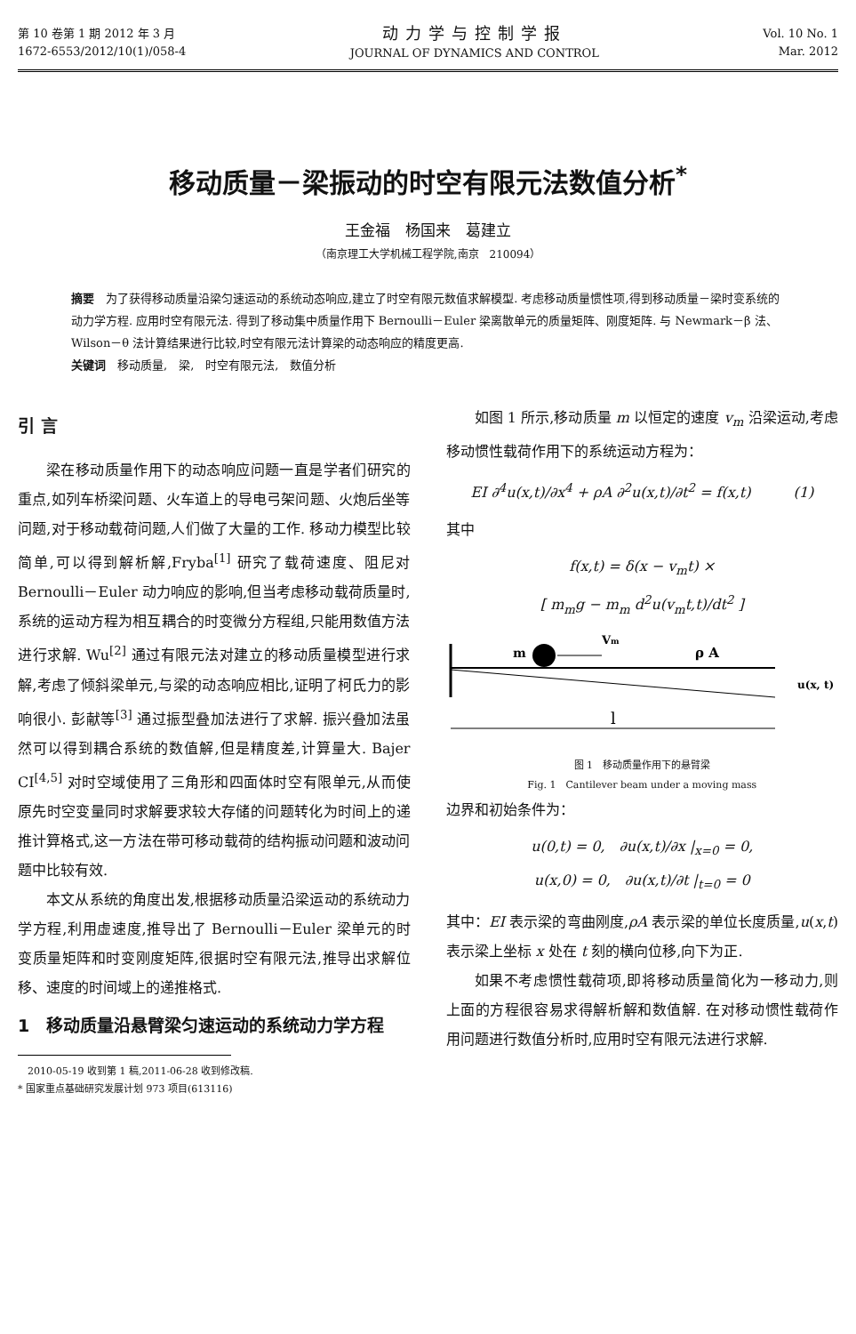第 10 卷第 1 期 2012 年 3 月
1672-6553/2012/10(1)/058-4
动力学与控制学报
JOURNAL OF DYNAMICS AND CONTROL
Vol. 10 No. 1
Mar. 2012
移动质量－梁振动的时空有限元法数值分析<sup>*</sup>
王金福　杨国来　葛建立
（南京理工大学机械工程学院,南京　210094）
摘要　为了获得移动质量沿梁匀速运动的系统动态响应,建立了时空有限元数值求解模型. 考虑移动质量惯性项,得到移动质量－梁时变系统的动力学方程. 应用时空有限元法. 得到了移动集中质量作用下 Bernoulli－Euler 梁离散单元的质量矩阵、刚度矩阵. 与 Newmark－β 法、Wilson－θ 法计算结果进行比较,时空有限元法计算梁的动态响应的精度更高.
关键词　移动质量,　梁,　时空有限元法,　数值分析
引 言
梁在移动质量作用下的动态响应问题一直是学者们研究的重点,如列车桥梁问题、火车道上的导电弓架问题、火炮后坐等问题,对于移动载荷问题,人们做了大量的工作. 移动力模型比较简单,可以得到解析解,Fryba<sup>[1]</sup> 研究了载荷速度、阻尼对 Bernoulli－Euler 动力响应的影响,但当考虑移动载荷质量时,系统的运动方程为相互耦合的时变微分方程组,只能用数值方法进行求解. Wu<sup>[2]</sup> 通过有限元法对建立的移动质量模型进行求解,考虑了倾斜梁单元,与梁的动态响应相比,证明了柯氏力的影响很小. 彭献等<sup>[3]</sup> 通过振型叠加法进行了求解. 振兴叠加法虽然可以得到耦合系统的数值解,但是精度差,计算量大. Bajer CI<sup>[4,5]</sup> 对时空域使用了三角形和四面体时空有限单元,从而使原先时空变量同时求解要求较大存储的问题转化为时间上的递推计算格式,这一方法在带可移动载荷的结构振动问题和波动问题中比较有效.
本文从系统的角度出发,根据移动质量沿梁运动的系统动力学方程,利用虚速度,推导出了 Bernoulli－Euler 梁单元的时变质量矩阵和时变刚度矩阵,很据时空有限元法,推导出求解位移、速度的时间域上的递推格式.
1　移动质量沿悬臂梁匀速运动的系统动力学方程
　2010-05-19 收到第 1 稿,2011-06-28 收到修改稿.
* 国家重点基础研究发展计划 973 项目(613116)
如图 1 所示,移动质量 m 以恒定的速度 v<sub>m</sub> 沿梁运动,考虑移动惯性载荷作用下的系统运动方程为：
EI ∂<sup>4</sup>u(x,t)/∂x<sup>4</sup> + ρA ∂<sup>2</sup>u(x,t)/∂t<sup>2</sup> = f(x,t)　　　(1)
其中
f(x,t) = δ(x − v<sub>m</sub>t) ×
[ m<sub>m</sub>g − m<sub>m</sub> d<sup>2</sup>u(v<sub>m</sub>t,t)/dt<sup>2</sup> ]
m
Vm
ρ A
u(x, t)
l
图 1　移动质量作用下的悬臂梁
Fig. 1　Cantilever beam under a moving mass
边界和初始条件为：
u(0,t) = 0,　∂u(x,t)/∂x |<sub>x=0</sub> = 0,
u(x,0) = 0,　∂u(x,t)/∂t |<sub>t=0</sub> = 0
其中：EI 表示梁的弯曲刚度,ρA 表示梁的单位长度质量,u(x,t) 表示梁上坐标 x 处在 t 刻的横向位移,向下为正.
如果不考虑惯性载荷项,即将移动质量简化为一移动力,则上面的方程很容易求得解析解和数值解. 在对移动惯性载荷作用问题进行数值分析时,应用时空有限元法进行求解.